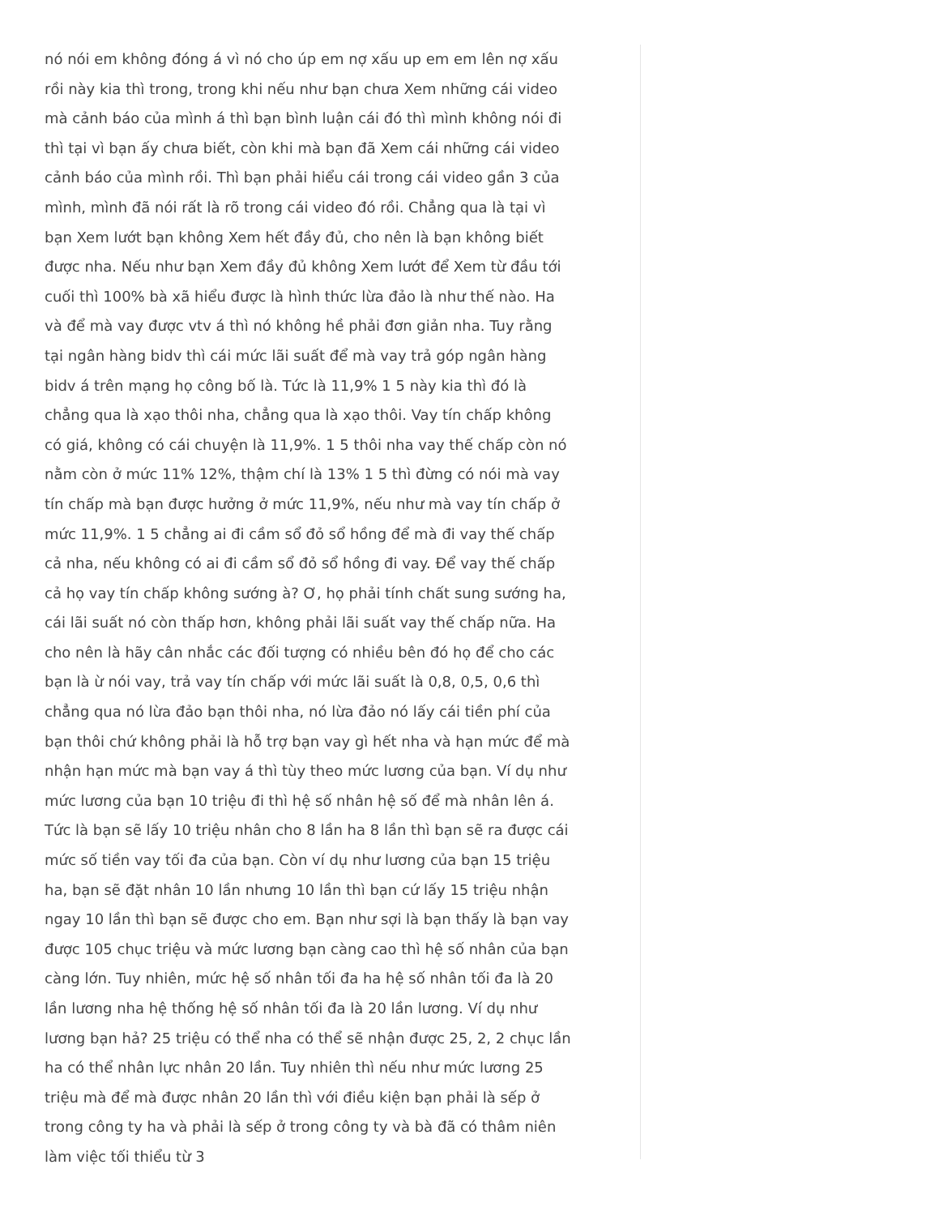nó nói em không đóng á vì nó cho úp em nợ xấu up em em lên nợ xấu rồi này kia thì trong, trong khi nếu như bạn chưa Xem những cái video mà cảnh báo của mình á thì bạn bình luận cái đó thì mình không nói đi thì tại vì bạn ấy chưa biết, còn khi mà bạn đã Xem cái những cái video cảnh báo của mình rồi. Thì bạn phải hiểu cái trong cái video gần 3 của mình, mình đã nói rất là rõ trong cái video đó rồi. Chẳng qua là tại vì bạn Xem lướt bạn không Xem hết đầy đủ, cho nên là bạn không biết được nha. Nếu như bạn Xem đầy đủ không Xem lướt để Xem từ đầu tới cuối thì 100% bà xã hiểu được là hình thức lừa đảo là như thế nào. Ha và để mà vay được vtv á thì nó không hề phải đơn giản nha. Tuy rằng tại ngân hàng bidv thì cái mức lãi suất để mà vay trả góp ngân hàng bidv á trên mạng họ công bố là. Tức là 11,9% 1 5 này kia thì đó là chẳng qua là xạo thôi nha, chẳng qua là xạo thôi. Vay tín chấp không có giá, không có cái chuyện là 11,9%. 1 5 thôi nha vay thế chấp còn nó nằm còn ở mức 11% 12%, thậm chí là 13% 1 5 thì đừng có nói mà vay tín chấp mà bạn được hưởng ở mức 11,9%, nếu như mà vay tín chấp ở mức 11,9%. 1 5 chẳng ai đi cầm sổ đỏ sổ hồng để mà đi vay thế chấp cả nha, nếu không có ai đi cầm sổ đỏ sổ hồng đi vay. Để vay thế chấp cả họ vay tín chấp không sướng à? Ơ, họ phải tính chất sung sướng ha, cái lãi suất nó còn thấp hơn, không phải lãi suất vay thế chấp nữa. Ha cho nên là hãy cân nhắc các đối tượng có nhiều bên đó họ để cho các bạn là ừ nói vay, trả vay tín chấp với mức lãi suất là 0,8, 0,5, 0,6 thì chẳng qua nó lừa đảo bạn thôi nha, nó lừa đảo nó lấy cái tiền phí của bạn thôi chứ không phải là hỗ trợ bạn vay gì hết nha và hạn mức để mà nhận hạn mức mà bạn vay á thì tùy theo mức lương của bạn. Ví dụ như mức lương của bạn 10 triệu đi thì hệ số nhân hệ số để mà nhân lên á. Tức là bạn sẽ lấy 10 triệu nhân cho 8 lần ha 8 lần thì bạn sẽ ra được cái mức số tiền vay tối đa của bạn. Còn ví dụ như lương của bạn 15 triệu ha, bạn sẽ đặt nhân 10 lần nhưng 10 lần thì bạn cứ lấy 15 triệu nhận ngay 10 lần thì bạn sẽ được cho em. Bạn như sợi là bạn thấy là bạn vay được 105 chục triệu và mức lương bạn càng cao thì hệ số nhân của bạn càng lớn. Tuy nhiên, mức hệ số nhân tối đa ha hệ số nhân tối đa là 20 lần lương nha hệ thống hệ số nhân tối đa là 20 lần lương. Ví dụ như lương bạn hả? 25 triệu có thể nha có thể sẽ nhận được 25, 2, 2 chục lần ha có thể nhân lực nhân 20 lần. Tuy nhiên thì nếu như mức lương 25 triệu mà để mà được nhân 20 lần thì với điều kiện bạn phải là sếp ở trong công ty ha và phải là sếp ở trong công ty và bà đã có thâm niên làm việc tối thiểu từ 3